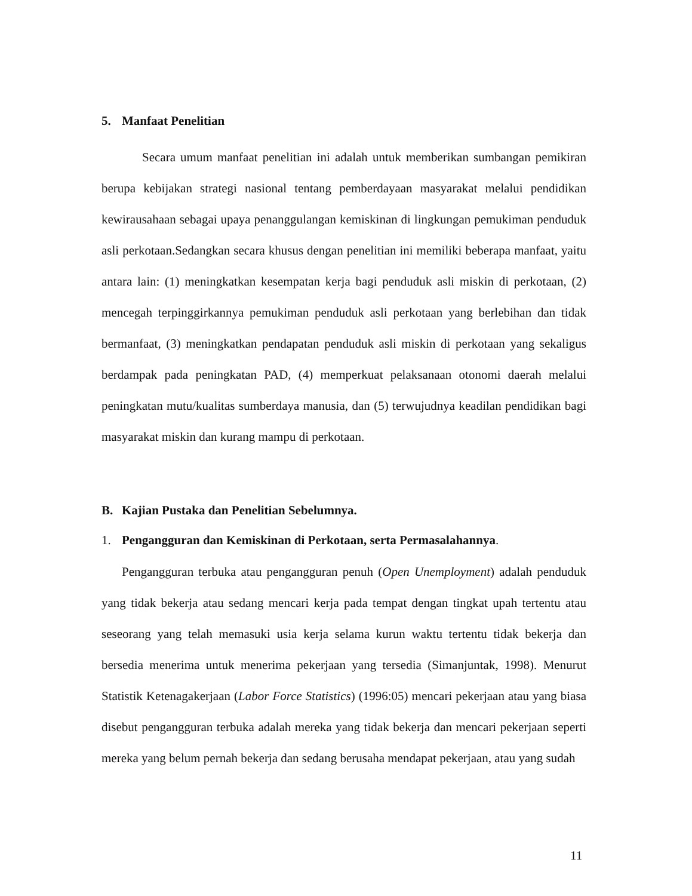5. Manfaat Penelitian
Secara umum manfaat penelitian ini adalah untuk memberikan sumbangan pemikiran berupa kebijakan strategi nasional tentang pemberdayaan masyarakat melalui pendidikan kewirausahaan sebagai upaya penanggulangan kemiskinan di lingkungan pemukiman penduduk asli perkotaan.Sedangkan secara khusus dengan penelitian ini memiliki beberapa manfaat, yaitu antara lain: (1) meningkatkan kesempatan kerja bagi penduduk asli miskin di perkotaan, (2) mencegah terpinggirkannya pemukiman penduduk asli perkotaan yang berlebihan dan tidak bermanfaat, (3) meningkatkan pendapatan penduduk asli miskin di perkotaan yang sekaligus berdampak pada peningkatan PAD, (4) memperkuat pelaksanaan otonomi daerah melalui peningkatan mutu/kualitas sumberdaya manusia, dan (5) terwujudnya keadilan pendidikan bagi masyarakat miskin dan kurang mampu di perkotaan.
B. Kajian Pustaka dan Penelitian Sebelumnya.
1. Pengangguran dan Kemiskinan di Perkotaan, serta Permasalahannya.
Pengangguran terbuka atau pengangguran penuh (Open Unemployment) adalah penduduk yang tidak bekerja atau sedang mencari kerja pada tempat dengan tingkat upah tertentu atau seseorang yang telah memasuki usia kerja selama kurun waktu tertentu tidak bekerja dan bersedia menerima untuk menerima pekerjaan yang tersedia (Simanjuntak, 1998). Menurut Statistik Ketenagakerjaan (Labor Force Statistics) (1996:05) mencari pekerjaan atau yang biasa disebut pengangguran terbuka adalah mereka yang tidak bekerja dan mencari pekerjaan seperti mereka yang belum pernah bekerja dan sedang berusaha mendapat pekerjaan, atau yang sudah
11